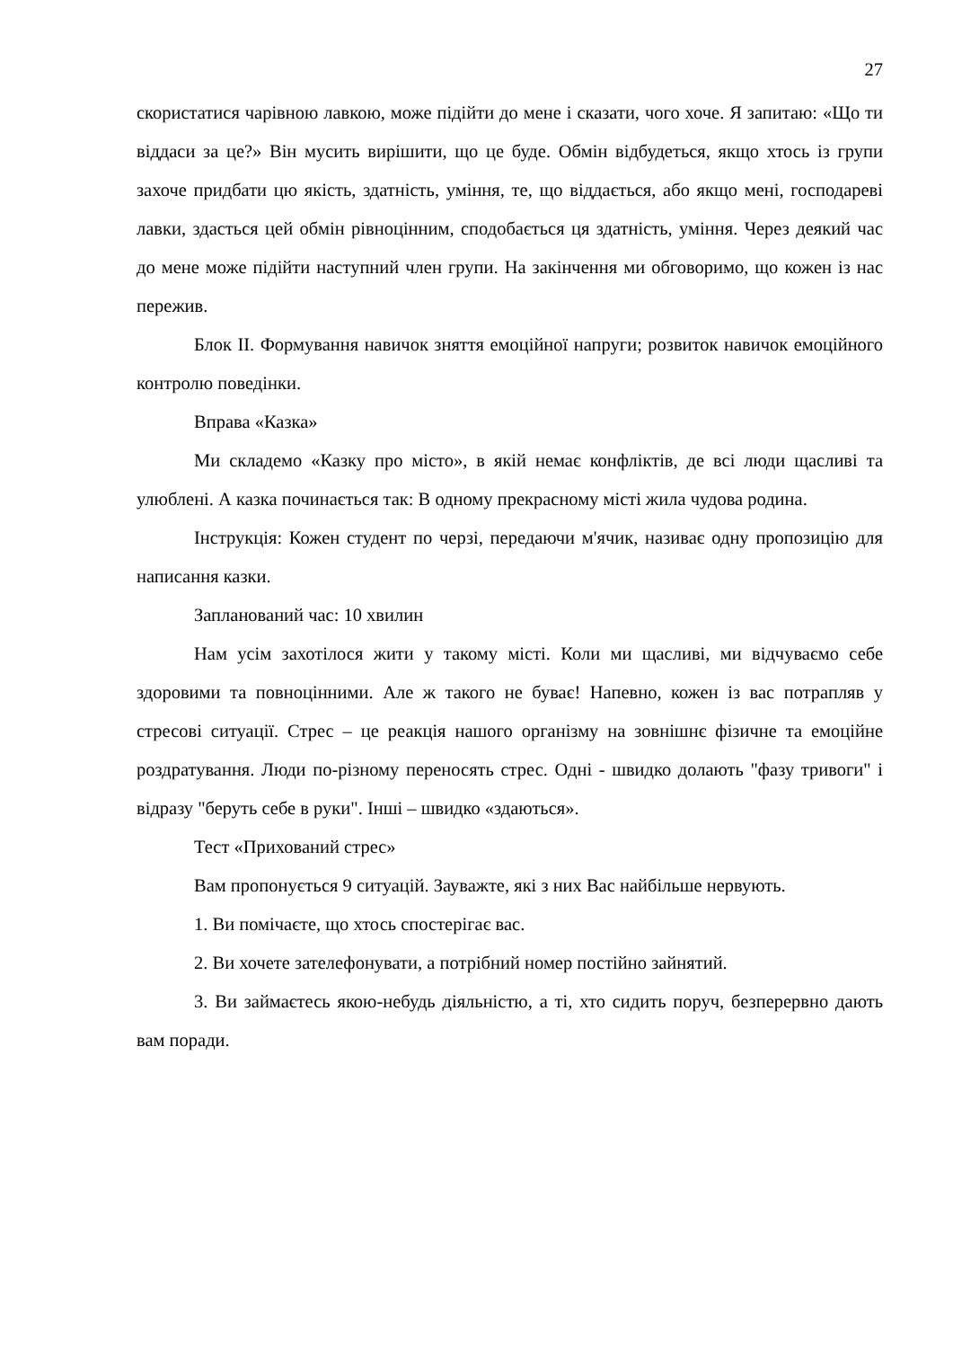27
скористатися чарівною лавкою, може підійти до мене і сказати, чого хоче. Я запитаю: «Що ти віддаси за це?» Він мусить вирішити, що це буде. Обмін відбудеться, якщо хтось із групи захоче придбати цю якість, здатність, уміння, те, що віддається, або якщо мені, господареві лавки, здасться цей обмін рівноцінним, сподобається ця здатність, уміння. Через деякий час до мене може підійти наступний член групи. На закінчення ми обговоримо, що кожен із нас пережив.
Блок ІІ. Формування навичок зняття емоційної напруги; розвиток навичок емоційного контролю поведінки.
Вправа «Казка»
Ми складемо «Казку про місто», в якій немає конфліктів, де всі люди щасливі та улюблені. А казка починається так: В одному прекрасному місті жила чудова родина.
Інструкція: Кожен студент по черзі, передаючи м'ячик, називає одну пропозицію для написання казки.
Запланований час: 10 хвилин
Нам усім захотілося жити у такому місті. Коли ми щасливі, ми відчуваємо себе здоровими та повноцінними. Але ж такого не буває! Напевно, кожен із вас потрапляв у стресові ситуації. Стрес – це реакція нашого організму на зовнішнє фізичне та емоційне роздратування. Люди по-різному переносять стрес. Одні - швидко долають "фазу тривоги" і відразу "беруть себе в руки". Інші – швидко «здаються».
Тест «Прихований стрес»
Вам пропонується 9 ситуацій. Зауважте, які з них Вас найбільше нервують.
1. Ви помічаєте, що хтось спостерігає вас.
2. Ви хочете зателефонувати, а потрібний номер постійно зайнятий.
3. Ви займаєтесь якою-небудь діяльністю, а ті, хто сидить поруч, безперервно дають вам поради.